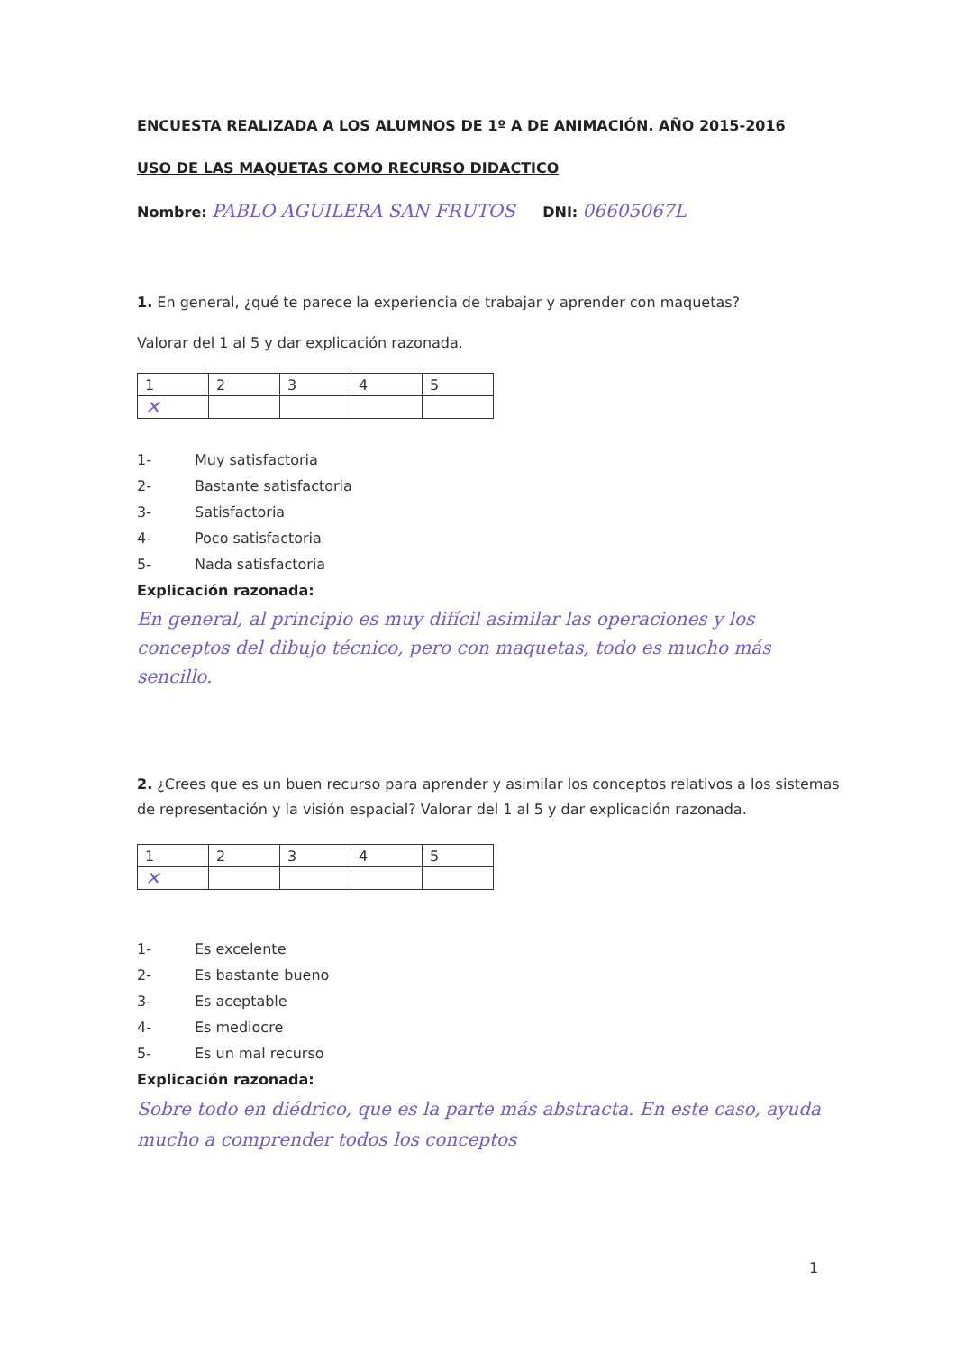ENCUESTA REALIZADA A LOS ALUMNOS DE 1º A DE ANIMACIÓN. AÑO 2015-2016
USO DE LAS MAQUETAS COMO RECURSO DIDACTICO
Nombre: PABLO AGUILERA SAN FRUTOS DNI: 06605067L
1. En general, ¿qué te parece la experiencia de trabajar y aprender con maquetas?
Valorar del 1 al 5 y dar explicación razonada.
| 1 | 2 | 3 | 4 | 5 |
| ✕ | | | | |
1- Muy satisfactoria
2- Bastante satisfactoria
3- Satisfactoria
4- Poco satisfactoria
5- Nada satisfactoria
Explicación razonada:
En general, al principio es muy difícil asimilar las operaciones y los conceptos del dibujo técnico, pero con maquetas, todo es mucho más sencillo.
2. ¿Crees que es un buen recurso para aprender y asimilar los conceptos relativos a los sistemas de representación y la visión espacial? Valorar del 1 al 5 y dar explicación razonada.
| 1 | 2 | 3 | 4 | 5 |
| ✕ | | | | |
1- Es excelente
2- Es bastante bueno
3- Es aceptable
4- Es mediocre
5- Es un mal recurso
Explicación razonada:
Sobre todo en diédrico, que es la parte más abstracta. En este caso, ayuda mucho a comprender todos los conceptos
1